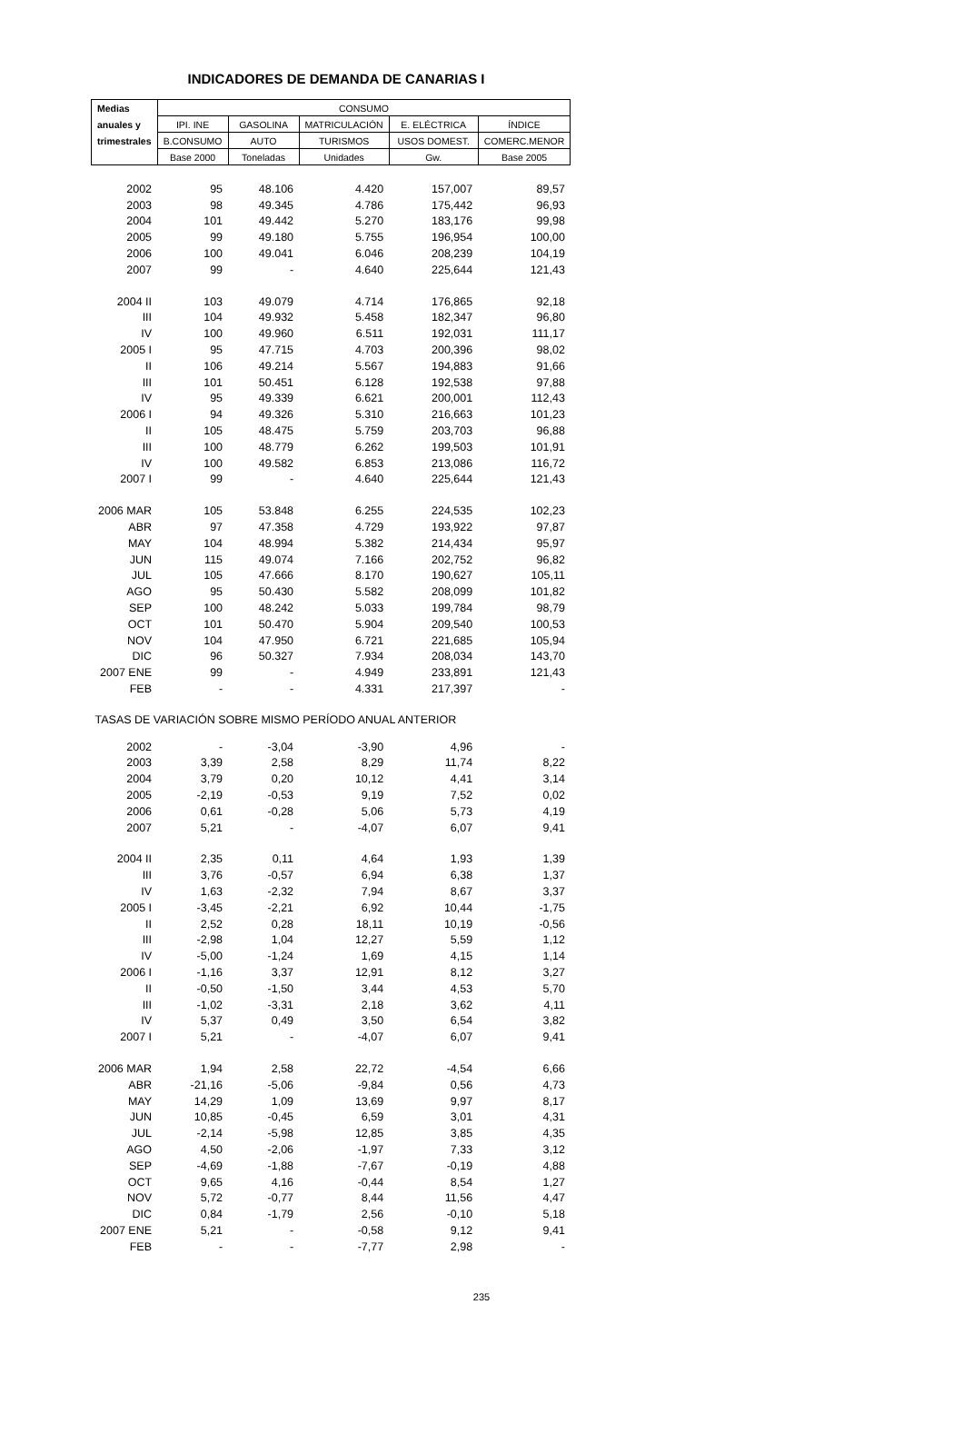INDICADORES DE DEMANDA DE CANARIAS I
| Medias | CONSUMO | | | | |
| --- | --- | --- | --- | --- | --- |
| anuales y | IPI. INE | GASOLINA | MATRICULACIÓN | E. ELÉCTRICA | ÍNDICE |
| trimestrales | B.CONSUMO | AUTO | TURISMOS | USOS DOMEST. | COMERC.MENOR |
| | Base 2000 | Toneladas | Unidades | Gw. | Base 2005 |
| 2002 | 95 | 48.106 | 4.420 | 157,007 | 89,57 |
| 2003 | 98 | 49.345 | 4.786 | 175,442 | 96,93 |
| 2004 | 101 | 49.442 | 5.270 | 183,176 | 99,98 |
| 2005 | 99 | 49.180 | 5.755 | 196,954 | 100,00 |
| 2006 | 100 | 49.041 | 6.046 | 208,239 | 104,19 |
| 2007 | 99 | - | 4.640 | 225,644 | 121,43 |
| 2004 II | 103 | 49.079 | 4.714 | 176,865 | 92,18 |
| III | 104 | 49.932 | 5.458 | 182,347 | 96,80 |
| IV | 100 | 49.960 | 6.511 | 192,031 | 111,17 |
| 2005 I | 95 | 47.715 | 4.703 | 200,396 | 98,02 |
| II | 106 | 49.214 | 5.567 | 194,883 | 91,66 |
| III | 101 | 50.451 | 6.128 | 192,538 | 97,88 |
| IV | 95 | 49.339 | 6.621 | 200,001 | 112,43 |
| 2006 I | 94 | 49.326 | 5.310 | 216,663 | 101,23 |
| II | 105 | 48.475 | 5.759 | 203,703 | 96,88 |
| III | 100 | 48.779 | 6.262 | 199,503 | 101,91 |
| IV | 100 | 49.582 | 6.853 | 213,086 | 116,72 |
| 2007 I | 99 | - | 4.640 | 225,644 | 121,43 |
| 2006 MAR | 105 | 53.848 | 6.255 | 224,535 | 102,23 |
| ABR | 97 | 47.358 | 4.729 | 193,922 | 97,87 |
| MAY | 104 | 48.994 | 5.382 | 214,434 | 95,97 |
| JUN | 115 | 49.074 | 7.166 | 202,752 | 96,82 |
| JUL | 105 | 47.666 | 8.170 | 190,627 | 105,11 |
| AGO | 95 | 50.430 | 5.582 | 208,099 | 101,82 |
| SEP | 100 | 48.242 | 5.033 | 199,784 | 98,79 |
| OCT | 101 | 50.470 | 5.904 | 209,540 | 100,53 |
| NOV | 104 | 47.950 | 6.721 | 221,685 | 105,94 |
| DIC | 96 | 50.327 | 7.934 | 208,034 | 143,70 |
| 2007 ENE | 99 | - | 4.949 | 233,891 | 121,43 |
| FEB | - | - | 4.331 | 217,397 | - |
| TASAS DE VARIACIÓN SOBRE MISMO PERÍODO ANUAL ANTERIOR | | | | | |
| 2002 | - | -3,04 | -3,90 | 4,96 | - |
| 2003 | 3,39 | 2,58 | 8,29 | 11,74 | 8,22 |
| 2004 | 3,79 | 0,20 | 10,12 | 4,41 | 3,14 |
| 2005 | -2,19 | -0,53 | 9,19 | 7,52 | 0,02 |
| 2006 | 0,61 | -0,28 | 5,06 | 5,73 | 4,19 |
| 2007 | 5,21 | - | -4,07 | 6,07 | 9,41 |
| 2004 II | 2,35 | 0,11 | 4,64 | 1,93 | 1,39 |
| III | 3,76 | -0,57 | 6,94 | 6,38 | 1,37 |
| IV | 1,63 | -2,32 | 7,94 | 8,67 | 3,37 |
| 2005 I | -3,45 | -2,21 | 6,92 | 10,44 | -1,75 |
| II | 2,52 | 0,28 | 18,11 | 10,19 | -0,56 |
| III | -2,98 | 1,04 | 12,27 | 5,59 | 1,12 |
| IV | -5,00 | -1,24 | 1,69 | 4,15 | 1,14 |
| 2006 I | -1,16 | 3,37 | 12,91 | 8,12 | 3,27 |
| II | -0,50 | -1,50 | 3,44 | 4,53 | 5,70 |
| III | -1,02 | -3,31 | 2,18 | 3,62 | 4,11 |
| IV | 5,37 | 0,49 | 3,50 | 6,54 | 3,82 |
| 2007 I | 5,21 | - | -4,07 | 6,07 | 9,41 |
| 2006 MAR | 1,94 | 2,58 | 22,72 | -4,54 | 6,66 |
| ABR | -21,16 | -5,06 | -9,84 | 0,56 | 4,73 |
| MAY | 14,29 | 1,09 | 13,69 | 9,97 | 8,17 |
| JUN | 10,85 | -0,45 | 6,59 | 3,01 | 4,31 |
| JUL | -2,14 | -5,98 | 12,85 | 3,85 | 4,35 |
| AGO | 4,50 | -2,06 | -1,97 | 7,33 | 3,12 |
| SEP | -4,69 | -1,88 | -7,67 | -0,19 | 4,88 |
| OCT | 9,65 | 4,16 | -0,44 | 8,54 | 1,27 |
| NOV | 5,72 | -0,77 | 8,44 | 11,56 | 4,47 |
| DIC | 0,84 | -1,79 | 2,56 | -0,10 | 5,18 |
| 2007 ENE | 5,21 | - | -0,58 | 9,12 | 9,41 |
| FEB | - | - | -7,77 | 2,98 | - |
235